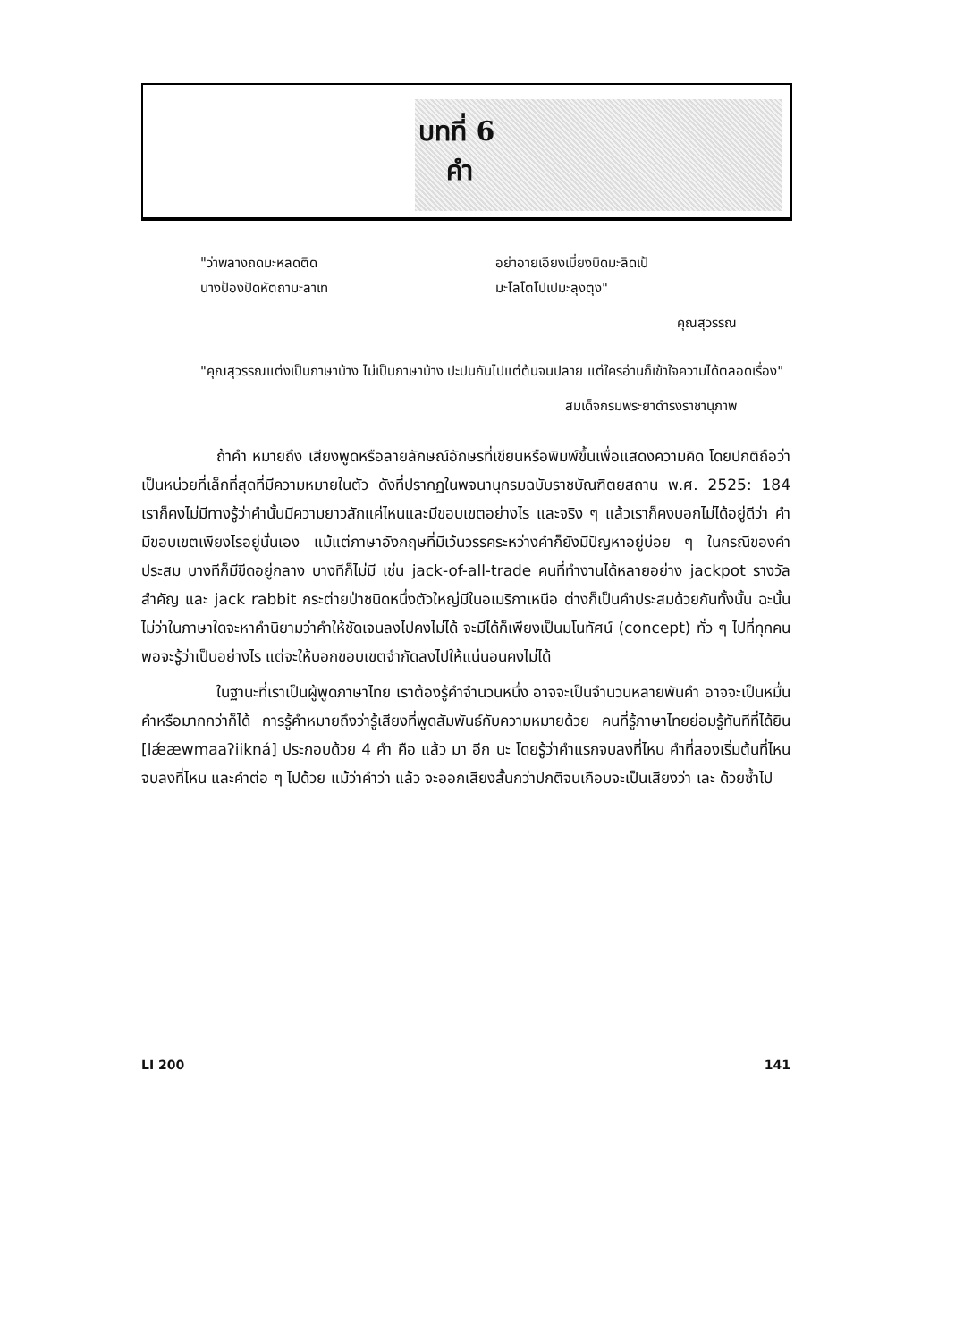บทที่ 6
คำ
"ว่าพลางถดมะหลดติด
นางป้องปัดหัตถามะลาเท
อย่าอายเอียงเบี่ยงบิดมะลิดเป้
มะโลโตโปเปมะลุงตุง"
คุณสุวรรณ
"คุณสุวรรณแต่งเป็นภาษาบ้าง ไม่เป็นภาษาบ้าง ปะปนกันไปแต่ต้นจนปลาย แต่ใครอ่านก็เข้าใจความได้ตลอดเรื่อง"
สมเด็จกรมพระยาดำรงราชานุภาพ
ถ้าคำ หมายถึง เสียงพูดหรือลายลักษณ์อักษรที่เขียนหรือพิมพ์ขึ้นเพื่อแสดงความคิด โดยปกติถือว่าเป็นหน่วยที่เล็กที่สุดที่มีความหมายในตัว ดังที่ปรากฏในพจนานุกรมฉบับราชบัณฑิตยสถาน พ.ศ. 2525: 184 เราก็คงไม่มีทางรู้ว่าคำนั้นมีความยาวสักแค่ไหนและมีขอบเขตอย่างไร และจริง ๆ แล้วเราก็คงบอกไม่ได้อยู่ดีว่า คำมีขอบเขตเพียงไรอยู่นั่นเอง แม้แต่ภาษาอังกฤษที่มีเว้นวรรคระหว่างคำก็ยังมีปัญหาอยู่บ่อย ๆ ในกรณีของคำประสม บางทีก็มีขีดอยู่กลาง บางทีก็ไม่มี เช่น jack-of-all-trade คนที่ทำงานได้หลายอย่าง jackpot รางวัลสำคัญ และ jack rabbit กระต่ายป่าชนิดหนึ่งตัวใหญ่มีในอเมริกาเหนือ ต่างก็เป็นคำประสมด้วยกันทั้งนั้น ฉะนั้นไม่ว่าในภาษาใดจะหาคำนิยามว่าคำให้ชัดเจนลงไปคงไม่ได้ จะมีได้ก็เพียงเป็นมโนทัศน์ (concept) ทั่ว ๆ ไปที่ทุกคนพอจะรู้ว่าเป็นอย่างไร แต่จะให้บอกขอบเขตจำกัดลงไปให้แน่นอนคงไม่ได้
ในฐานะที่เราเป็นผู้พูดภาษาไทย เราต้องรู้คำจำนวนหนึ่ง อาจจะเป็นจำนวนหลายพันคำ อาจจะเป็นหมื่นคำหรือมากกว่าก็ได้ การรู้คำหมายถึงว่ารู้เสียงที่พูดสัมพันธ์กับความหมายด้วย คนที่รู้ภาษาไทยย่อมรู้ทันทีที่ได้ยิน [lǽæwmaaʔiikná] ประกอบด้วย 4 คำ คือ แล้ว มา อีก นะ โดยรู้ว่าคำแรกจบลงที่ไหน คำที่สองเริ่มต้นที่ไหนจบลงที่ไหน และคำต่อ ๆ ไปด้วย แม้ว่าคำว่า แล้ว จะออกเสียงสั้นกว่าปกติจนเกือบจะเป็นเสียงว่า เละ ด้วยซ้ำไป
LI 200 141